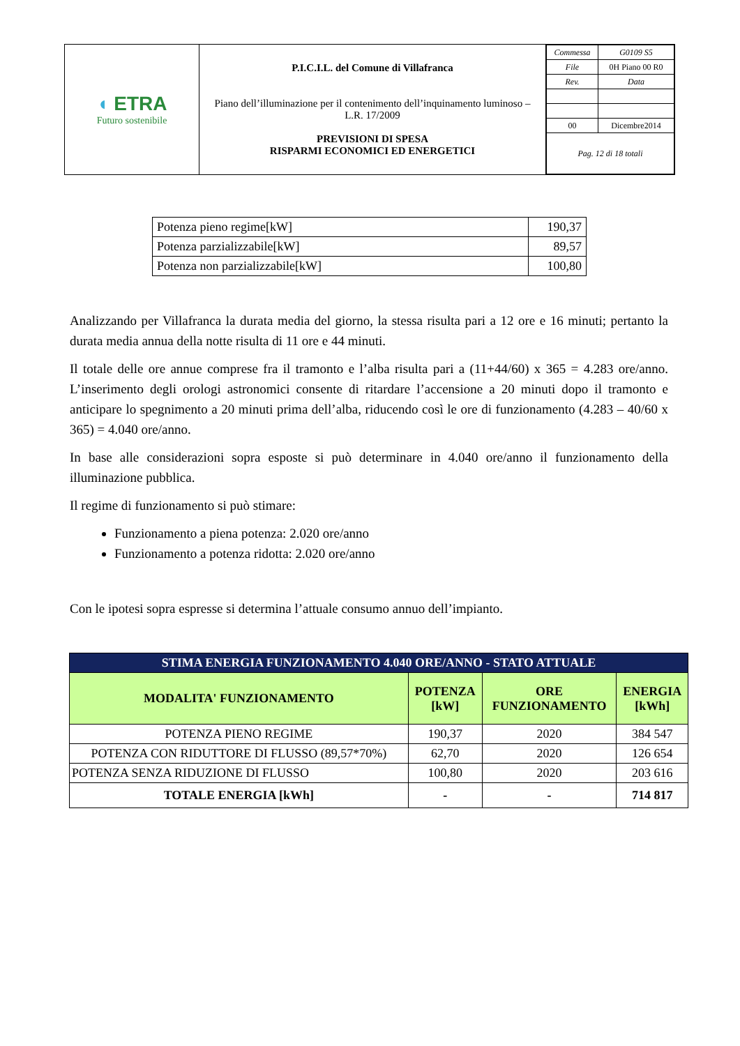| ◖ ETRA Futuro sostenibile | P.I.C.I.L. del Comune di Villafranca Piano dell’illuminazione per il contenimento dell’inquinamento luminoso – L.R. 17/2009 PREVISIONI DI SPESA RISPARMI ECONOMICI ED ENERGETICI | / Commessa / G0109 S5 / / File / 0H Piano 00 R0 / / Rev. / Data / / 00 / Dicembre2014 / / Pag. 12 di 18 totali / / |
| Potenza pieno regime[kW] | 190,37 |
| Potenza parzializzabile[kW] | 89,57 |
| Potenza non parzializzabile[kW] | 100,80 |
Analizzando per Villafranca la durata media del giorno, la stessa risulta pari a 12 ore e 16 minuti; pertanto la durata media annua della notte risulta di 11 ore e 44 minuti.
Il totale delle ore annue comprese fra il tramonto e l’alba risulta pari a (11+44/60) x 365 = 4.283 ore/anno. L’inserimento degli orologi astronomici consente di ritardare l’accensione a 20 minuti dopo il tramonto e anticipare lo spegnimento a 20 minuti prima dell’alba, riducendo così le ore di funzionamento (4.283 – 40/60 x 365) = 4.040 ore/anno.
In base alle considerazioni sopra esposte si può determinare in 4.040 ore/anno il funzionamento della illuminazione pubblica.
Il regime di funzionamento si può stimare:
Funzionamento a piena potenza: 2.020 ore/anno
Funzionamento a potenza ridotta: 2.020 ore/anno
Con le ipotesi sopra espresse si determina l’attuale consumo annuo dell’impianto.
| STIMA ENERGIA FUNZIONAMENTO 4.040 ORE/ANNO - STATO ATTUALE | | | |
| --- | --- | --- | --- |
| MODALITA' FUNZIONAMENTO | POTENZA [kW] | ORE FUNZIONAMENTO | ENERGIA [kWh] |
| POTENZA PIENO REGIME | 190,37 | 2020 | 384 547 |
| POTENZA CON RIDUTTORE DI FLUSSO (89,57*70%) | 62,70 | 2020 | 126 654 |
| POTENZA SENZA RIDUZIONE DI FLUSSO | 100,80 | 2020 | 203 616 |
| TOTALE ENERGIA [kWh] | - | - | 714 817 |